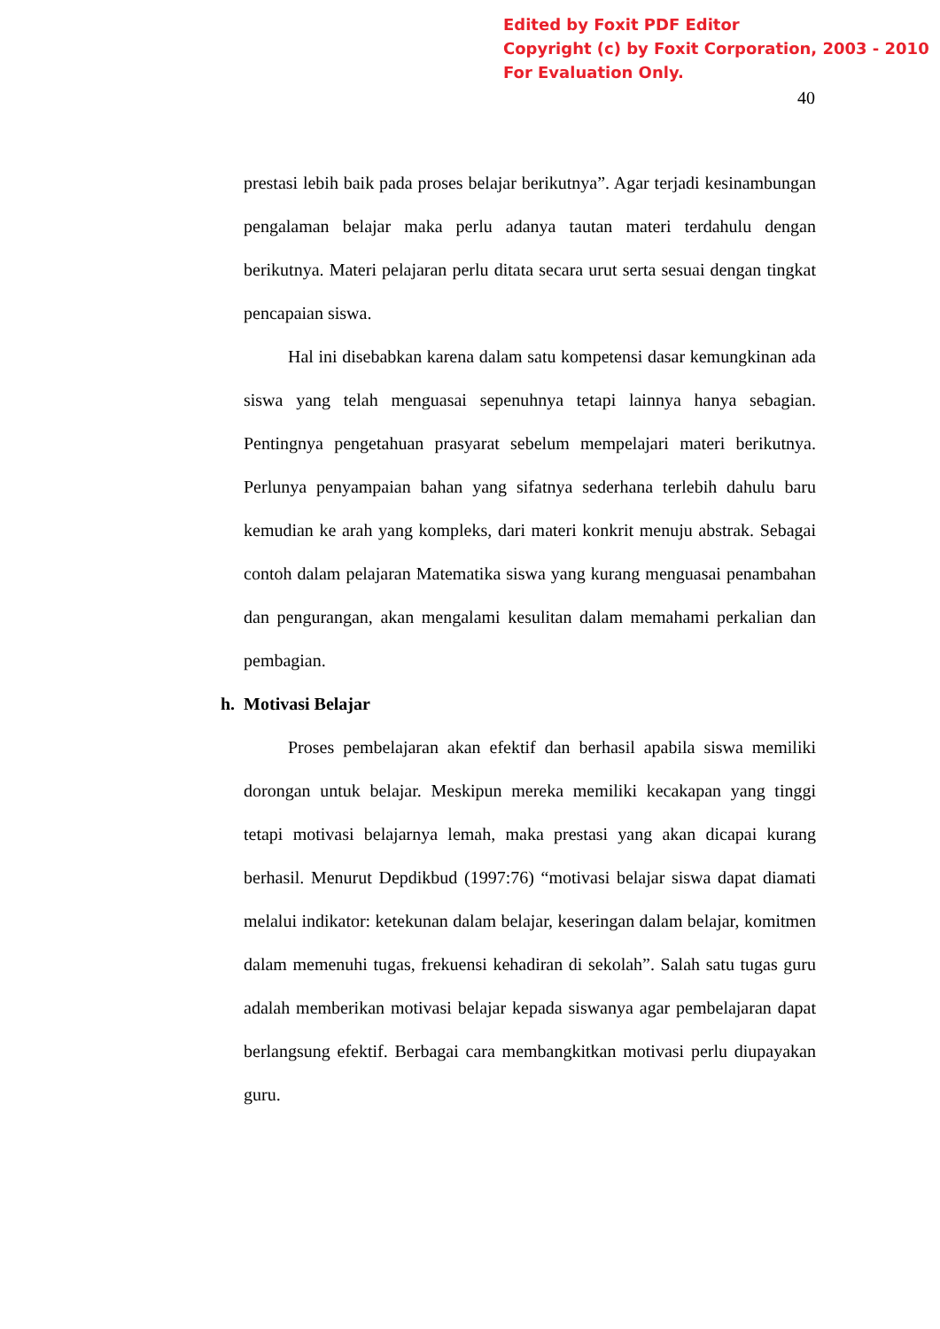Edited by Foxit PDF Editor
Copyright (c) by Foxit Corporation, 2003 - 2010
For Evaluation Only.
40
prestasi lebih baik pada proses belajar berikutnya”. Agar terjadi kesinambungan pengalaman belajar maka perlu adanya tautan materi terdahulu dengan berikutnya. Materi pelajaran perlu ditata secara urut serta sesuai dengan tingkat pencapaian siswa.
Hal ini disebabkan karena dalam satu kompetensi dasar kemungkinan ada siswa yang telah menguasai sepenuhnya tetapi lainnya hanya sebagian. Pentingnya pengetahuan prasyarat sebelum mempelajari materi berikutnya. Perlunya penyampaian bahan yang sifatnya sederhana terlebih dahulu baru kemudian ke arah yang kompleks, dari materi konkrit menuju abstrak. Sebagai contoh dalam pelajaran Matematika siswa yang kurang menguasai penambahan dan pengurangan, akan mengalami kesulitan dalam memahami perkalian dan pembagian.
h. Motivasi Belajar
Proses pembelajaran akan efektif dan berhasil apabila siswa memiliki dorongan untuk belajar. Meskipun mereka memiliki kecakapan yang tinggi tetapi motivasi belajarnya lemah, maka prestasi yang akan dicapai kurang berhasil. Menurut Depdikbud (1997:76) “motivasi belajar siswa dapat diamati melalui indikator: ketekunan dalam belajar, keseringan dalam belajar, komitmen dalam memenuhi tugas, frekuensi kehadiran di sekolah”. Salah satu tugas guru adalah memberikan motivasi belajar kepada siswanya agar pembelajaran dapat berlangsung efektif. Berbagai cara membangkitkan motivasi perlu diupayakan guru.